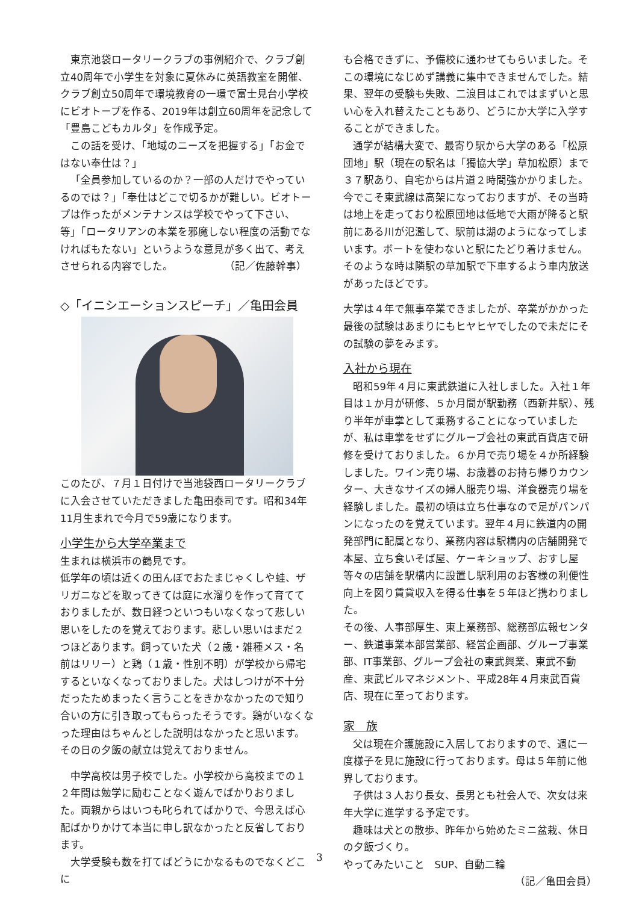東京池袋ロータリークラブの事例紹介で、クラブ創立40周年で小学生を対象に夏休みに英語教室を開催、クラブ創立50周年で環境教育の一環で富士見台小学校にビオトープを作る、2019年は創立60周年を記念して「豊島こどもカルタ」を作成予定。
この話を受け、「地域のニーズを把握する」「お金ではない奉仕は？」
「全員参加しているのか？一部の人だけでやっているのでは？」「奉仕はどこで切るかが難しい。ビオトープは作ったがメンテナンスは学校でやって下さい、等」「ロータリアンの本業を邪魔しない程度の活動でなければもたない」というような意見が多く出て、考えさせられる内容でした。　　　　　　（記／佐藤幹事）
◇「イニシエーションスピーチ」／亀田会員
このたび、７月１日付けで当池袋西ロータリークラブに入会させていただきました亀田泰司です。昭和34年11月生まれで今月で59歳になります。
小学生から大学卒業まで
生まれは横浜市の鶴見です。
低学年の頃は近くの田んぼでおたまじゃくしや蛙、ザリガニなどを取ってきては庭に水溜りを作って育てておりましたが、数日経つといつもいなくなって悲しい思いをしたのを覚えております。悲しい思いはまだ２つほどあります。飼っていた犬（２歳・雑種メス・名前はリリー）と鶏（１歳・性別不明）が学校から帰宅するといなくなっておりました。犬はしつけが不十分だったためまったく言うことをきかなかったので知り合いの方に引き取ってもらったそうです。鶏がいなくなった理由はちゃんとした説明はなかったと思います。その日の夕飯の献立は覚えておりません。
中学高校は男子校でした。小学校から高校までの１２年間は勉学に励むことなく遊んでばかりおりました。両親からはいつも叱られてばかりで、今思えば心配ばかりかけて本当に申し訳なかったと反省しております。
大学受験も数を打てばどうにかなるものでなくどこに
も合格できずに、予備校に通わせてもらいました。そこの環境になじめず講義に集中できませんでした。結果、翌年の受験も失敗、二浪目はこれではまずいと思い心を入れ替えたこともあり、どうにか大学に入学することができました。
通学が結構大変で、最寄り駅から大学のある「松原団地」駅（現在の駅名は「獨協大学」草加松原）まで３７駅あり、自宅からは片道２時間強かかりました。今でこそ東武線は高架になっておりますが、その当時は地上を走っており松原団地は低地で大雨が降ると駅前にある川が氾濫して、駅前は湖のようになってしまいます。ボートを使わないと駅にたどり着けません。そのような時は隣駅の草加駅で下車するよう車内放送があったほどです。
大学は４年で無事卒業できましたが、卒業がかかった最後の試験はあまりにもヒヤヒヤでしたので未だにその試験の夢をみます。
入社から現在
昭和59年４月に東武鉄道に入社しました。入社１年目は１か月が研修、５か月間が駅勤務（西新井駅）、残り半年が車掌として乗務することになっていましたが、私は車掌をせずにグループ会社の東武百貨店で研修を受けておりました。６か月で売り場を４か所経験しました。ワイン売り場、お歳暮のお持ち帰りカウンター、大きなサイズの婦人服売り場、洋食器売り場を経験しました。最初の頃は立ち仕事なので足がパンパンになったのを覚えています。翌年４月に鉄道内の開発部門に配属となり、業務内容は駅構内の店舗開発で本屋、立ち食いそば屋、ケーキショップ、おすし屋等々の店舗を駅構内に設置し駅利用のお客様の利便性向上を図り賃貸収入を得る仕事を５年ほど携わりました。
その後、人事部厚生、東上業務部、総務部広報センター、鉄道事業本部営業部、経営企画部、グループ事業部、IT事業部、グループ会社の東武興業、東武不動産、東武ビルマネジメント、平成28年４月東武百貨店、現在に至っております。
家　族
父は現在介護施設に入居しておりますので、週に一度様子を見に施設に行っております。母は５年前に他界しております。
子供は３人おり長女、長男とも社会人で、次女は来年大学に進学する予定です。
趣味は犬との散歩、昨年から始めたミニ盆栽、休日の夕飯づくり。
やってみたいこと　SUP、自動二輪
（記／亀田会員）
3